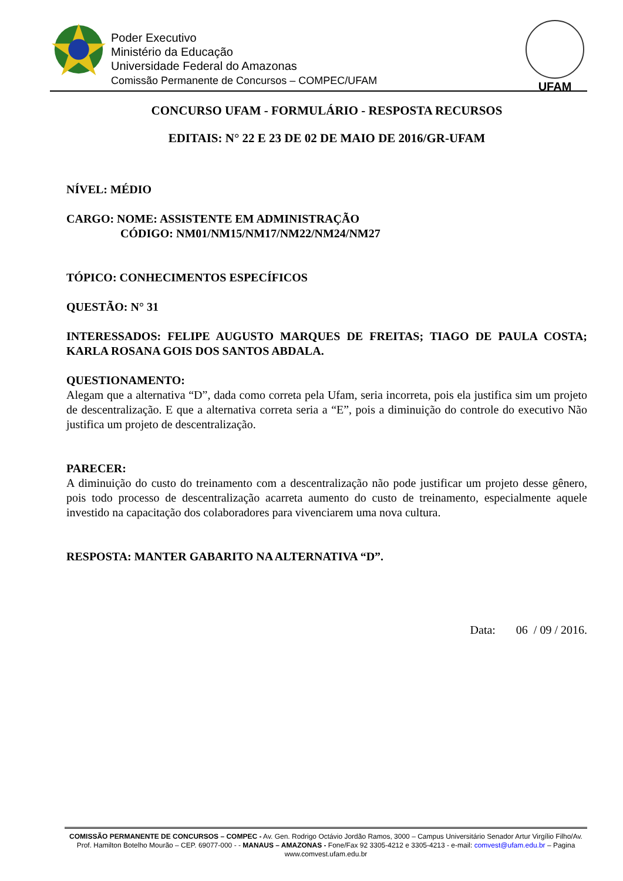Poder Executivo
Ministério da Educação
Universidade Federal do Amazonas
Comissão Permanente de Concursos – COMPEC/UFAM
UFAM
CONCURSO UFAM - FORMULÁRIO - RESPOSTA RECURSOS
EDITAIS: N° 22 E 23 DE 02 DE MAIO DE 2016/GR-UFAM
NÍVEL: MÉDIO
CARGO: NOME: ASSISTENTE EM ADMINISTRAÇÃO
CÓDIGO: NM01/NM15/NM17/NM22/NM24/NM27
TÓPICO: CONHECIMENTOS ESPECÍFICOS
QUESTÃO: N° 31
INTERESSADOS: FELIPE AUGUSTO MARQUES DE FREITAS; TIAGO DE PAULA COSTA; KARLA ROSANA GOIS DOS SANTOS ABDALA.
QUESTIONAMENTO:
Alegam que a alternativa “D”, dada como correta pela Ufam, seria incorreta, pois ela justifica sim um projeto de descentralização. E que a alternativa correta seria a “E”, pois a diminuição do controle do executivo Não justifica um projeto de descentralização.
PARECER:
A diminuição do custo do treinamento com a descentralização não pode justificar um projeto desse gênero, pois todo processo de descentralização acarreta aumento do custo de treinamento, especialmente aquele investido na capacitação dos colaboradores para vivenciarem uma nova cultura.
RESPOSTA: MANTER GABARITO NA ALTERNATIVA “D”.
Data: 06 / 09 / 2016.
COMISSÃO PERMANENTE DE CONCURSOS – COMPEC - Av. Gen. Rodrigo Octávio Jordão Ramos, 3000 – Campus Universitário Senador Artur Virgílio Filho/Av. Prof. Hamilton Botelho Mourão – CEP. 69077-000 - - MANAUS – AMAZONAS - Fone/Fax 92 3305-4212 e 3305-4213 - e-mail: comvest@ufam.edu.br – Pagina www.comvest.ufam.edu.br